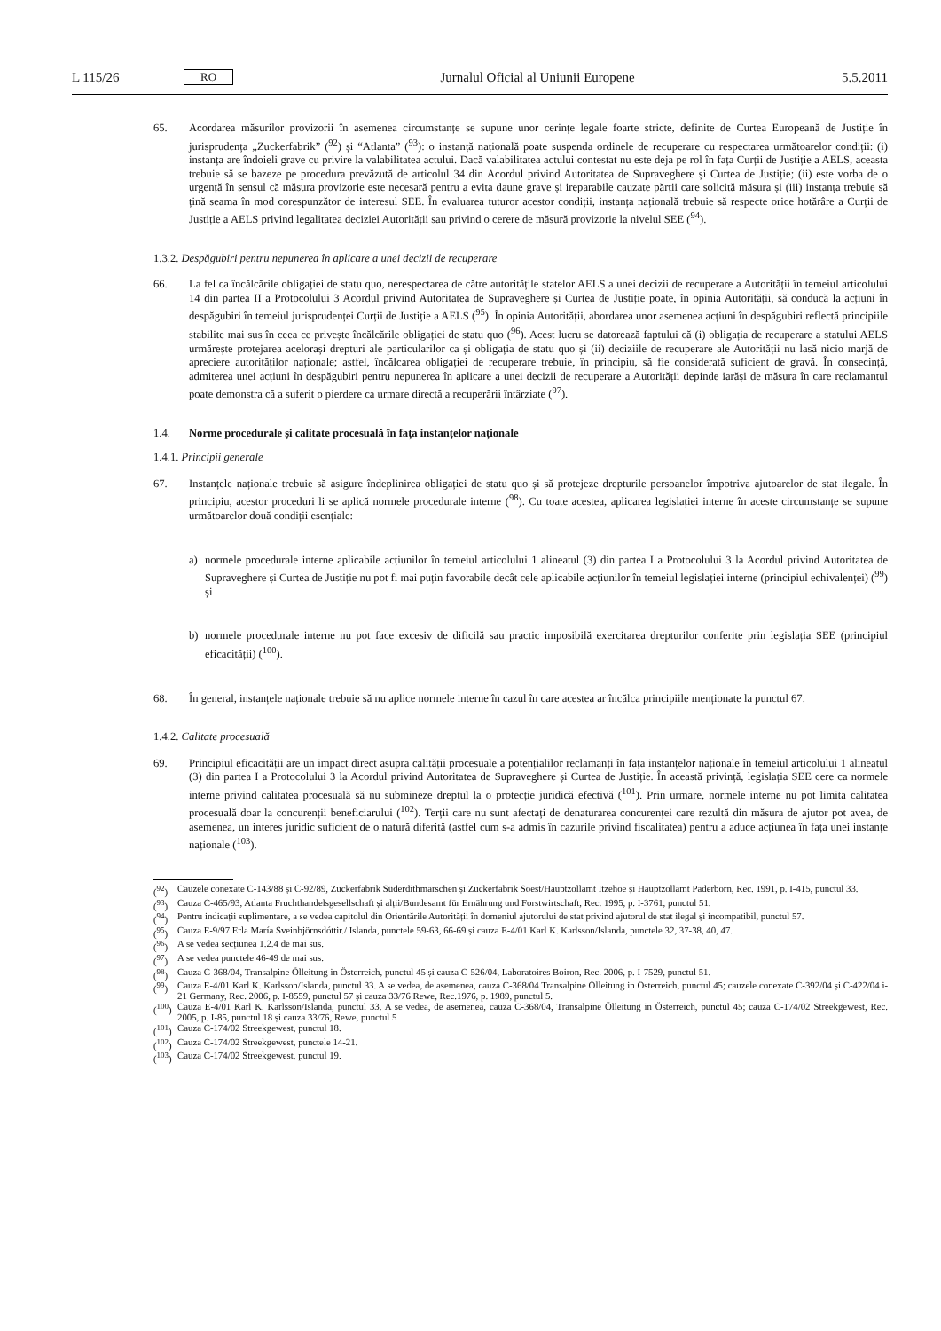L 115/26 RO Jurnalul Oficial al Uniunii Europene 5.5.2011
65. Acordarea măsurilor provizorii în asemenea circumstanțe se supune unor cerințe legale foarte stricte, definite de Curtea Europeană de Justiție în jurisprudența „Zuckerfabrik” (<sup>92</sup>) și “Atlanta” (<sup>93</sup>): o instanță națională poate suspenda ordinele de recuperare cu respectarea următoarelor condiții: (i) instanța are îndoieli grave cu privire la valabilitatea actului. Dacă valabilitatea actului contestat nu este deja pe rol în fața Curții de Justiție a AELS, aceasta trebuie să se bazeze pe procedura prevăzută de articolul 34 din Acordul privind Autoritatea de Supraveghere și Curtea de Justiție; (ii) este vorba de o urgență în sensul că măsura provizorie este necesară pentru a evita daune grave și ireparabile cauzate părții care solicită măsura și (iii) instanța trebuie să țină seama în mod corespunzător de interesul SEE. În evaluarea tuturor acestor condiții, instanța națională trebuie să respecte orice hotărâre a Curții de Justiție a AELS privind legalitatea deciziei Autorității sau privind o cerere de măsură provizorie la nivelul SEE (<sup>94</sup>).
1.3.2. Despăgubiri pentru nepunerea în aplicare a unei decizii de recuperare
66. La fel ca încălcările obligației de statu quo, nerespectarea de către autoritățile statelor AELS a unei decizii de recuperare a Autorității în temeiul articolului 14 din partea II a Protocolului 3 Acordul privind Autoritatea de Supraveghere și Curtea de Justiție poate, în opinia Autorității, să conducă la acțiuni în despăgubiri în temeiul jurisprudenței Curții de Justiție a AELS (<sup>95</sup>). În opinia Autorității, abordarea unor asemenea acțiuni în despăgubiri reflectă principiile stabilite mai sus în ceea ce privește încălcările obligației de statu quo (<sup>96</sup>). Acest lucru se datorează faptului că (i) obligația de recuperare a statului AELS urmărește protejarea acelorași drepturi ale particularilor ca și obligația de statu quo și (ii) deciziile de recuperare ale Autorității nu lasă nicio marjă de apreciere autorităților naționale; astfel, încălcarea obligației de recuperare trebuie, în principiu, să fie considerată suficient de gravă. În consecință, admiterea unei acțiuni în despăgubiri pentru nepunerea în aplicare a unei decizii de recuperare a Autorității depinde iarăși de măsura în care reclamantul poate demonstra că a suferit o pierdere ca urmare directă a recuperării întârziate (<sup>97</sup>).
1.4. Norme procedurale și calitate procesuală în fața instanțelor naționale
1.4.1. Principii generale
67. Instanțele naționale trebuie să asigure îndeplinirea obligației de statu quo și să protejeze drepturile persoanelor împotriva ajutoarelor de stat ilegale. În principiu, acestor proceduri li se aplică normele procedurale interne (<sup>98</sup>). Cu toate acestea, aplicarea legislației interne în aceste circumstanțe se supune următoarelor două condiții esențiale:
a) normele procedurale interne aplicabile acțiunilor în temeiul articolului 1 alineatul (3) din partea I a Protocolului 3 la Acordul privind Autoritatea de Supraveghere și Curtea de Justiție nu pot fi mai puțin favorabile decât cele aplicabile acțiunilor în temeiul legislației interne (principiul echivalenței) (<sup>99</sup>) și
b) normele procedurale interne nu pot face excesiv de dificilă sau practic imposibilă exercitarea drepturilor conferite prin legislația SEE (principiul eficacității) (<sup>100</sup>).
68. În general, instanțele naționale trebuie să nu aplice normele interne în cazul în care acestea ar încălca principiile menționate la punctul 67.
1.4.2. Calitate procesuală
69. Principiul eficacității are un impact direct asupra calității procesuale a potențialilor reclamanți în fața instanțelor naționale în temeiul articolului 1 alineatul (3) din partea I a Protocolului 3 la Acordul privind Autoritatea de Supraveghere și Curtea de Justiție. În această privință, legislația SEE cere ca normele interne privind calitatea procesuală să nu submineze dreptul la o protecție juridică efectivă (<sup>101</sup>). Prin urmare, normele interne nu pot limita calitatea procesuală doar la concurenții beneficiarului (<sup>102</sup>). Terții care nu sunt afectați de denaturarea concurenței care rezultă din măsura de ajutor pot avea, de asemenea, un interes juridic suficient de o natură diferită (astfel cum s-a admis în cazurile privind fiscalitatea) pentru a aduce acțiunea în fața unei instanțe naționale (<sup>103</sup>).
(<sup>92</sup>) Cauzele conexate C-143/88 și C-92/89, Zuckerfabrik Süderdithmarschen și Zuckerfabrik Soest/Hauptzollamt Itzehoe și Hauptzollamt Paderborn, Rec. 1991, p. I-415, punctul 33.
(<sup>93</sup>) Cauza C-465/93, Atlanta Fruchthandelsgesellschaft și alții/Bundesamt für Ernährung und Forstwirtschaft, Rec. 1995, p. I-3761, punctul 51.
(<sup>94</sup>) Pentru indicații suplimentare, a se vedea capitolul din Orientările Autorității în domeniul ajutorului de stat privind ajutorul de stat ilegal și incompatibil, punctul 57.
(<sup>95</sup>) Cauza E-9/97 Erla María Sveinbjörnsdóttir./ Islanda, punctele 59-63, 66-69 și cauza E-4/01 Karl K. Karlsson/Islanda, punctele 32, 37-38, 40, 47.
(<sup>96</sup>) A se vedea secțiunea 1.2.4 de mai sus.
(<sup>97</sup>) A se vedea punctele 46-49 de mai sus.
(<sup>98</sup>) Cauza C-368/04, Transalpine Ölleitung in Österreich, punctul 45 și cauza C-526/04, Laboratoires Boiron, Rec. 2006, p. I-7529, punctul 51.
(<sup>99</sup>) Cauza E-4/01 Karl K. Karlsson/Islanda, punctul 33. A se vedea, de asemenea, cauza C-368/04 Transalpine Ölleitung in Österreich, punctul 45; cauzele conexate C-392/04 și C-422/04 i-21 Germany, Rec. 2006, p. I-8559, punctul 57 și cauza 33/76 Rewe, Rec.1976, p. 1989, punctul 5.
(<sup>100</sup>) Cauza E-4/01 Karl K. Karlsson/Islanda, punctul 33. A se vedea, de asemenea, cauza C-368/04, Transalpine Ölleitung in Österreich, punctul 45; cauza C-174/02 Streekgewest, Rec. 2005, p. I-85, punctul 18 și cauza 33/76, Rewe, punctul 5
(<sup>101</sup>) Cauza C-174/02 Streekgewest, punctul 18.
(<sup>102</sup>) Cauza C-174/02 Streekgewest, punctele 14-21.
(<sup>103</sup>) Cauza C-174/02 Streekgewest, punctul 19.